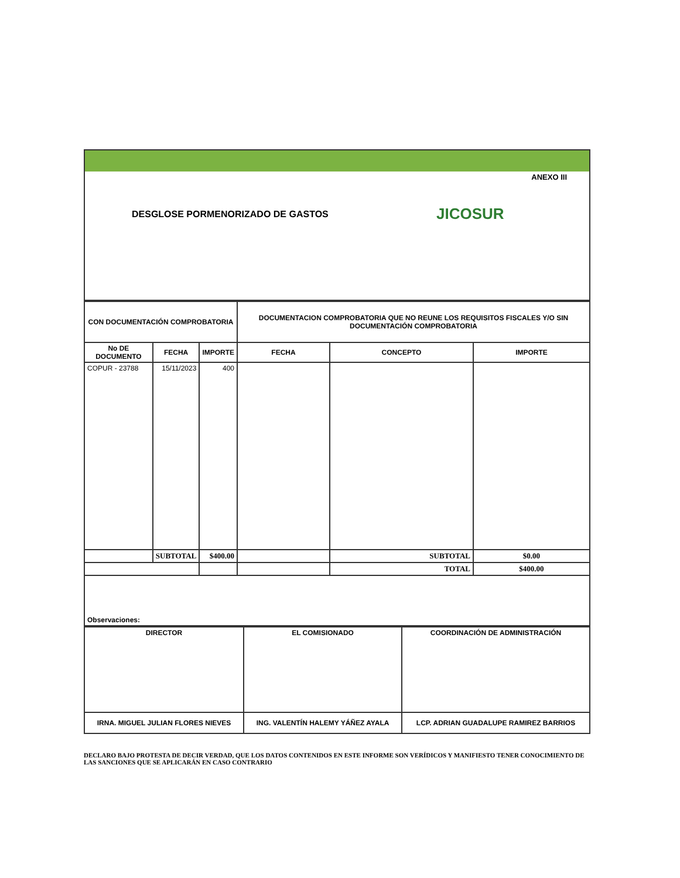ANEXO III
DESGLOSE PORMENORIZADO DE GASTOS
JICOSUR
| CON DOCUMENTACIÓN COMPROBATORIA | | | DOCUMENTACION COMPROBATORIA QUE NO REUNE LOS REQUISITOS FISCALES Y/O SIN DOCUMENTACIÓN COMPROBATORIA | | |
| --- | --- | --- | --- | --- | --- |
| No DE DOCUMENTO | FECHA | IMPORTE | FECHA | CONCEPTO | IMPORTE |
| COPUR - 23788 | 15/11/2023 | 400 | | | |
| | SUBTOTAL | $400.00 | | SUBTOTAL | $0.00 |
| | | | | TOTAL | $400.00 |
| Observaciones: | | | | | |
| DIRECTOR | EL COMISIONADO | COORDINACIÓN DE ADMINISTRACIÓN |
| IRNA. MIGUEL JULIAN FLORES NIEVES | ING. VALENTÍN HALEMY YÁÑEZ AYALA | LCP. ADRIAN GUADALUPE RAMIREZ BARRIOS |
DECLARO BAJO PROTESTA DE DECIR VERDAD, QUE LOS DATOS CONTENIDOS EN ESTE INFORME SON VERÍDICOS Y MANIFIESTO TENER CONOCIMIENTO DE LAS SANCIONES QUE SE APLICARÁN EN CASO CONTRARIO